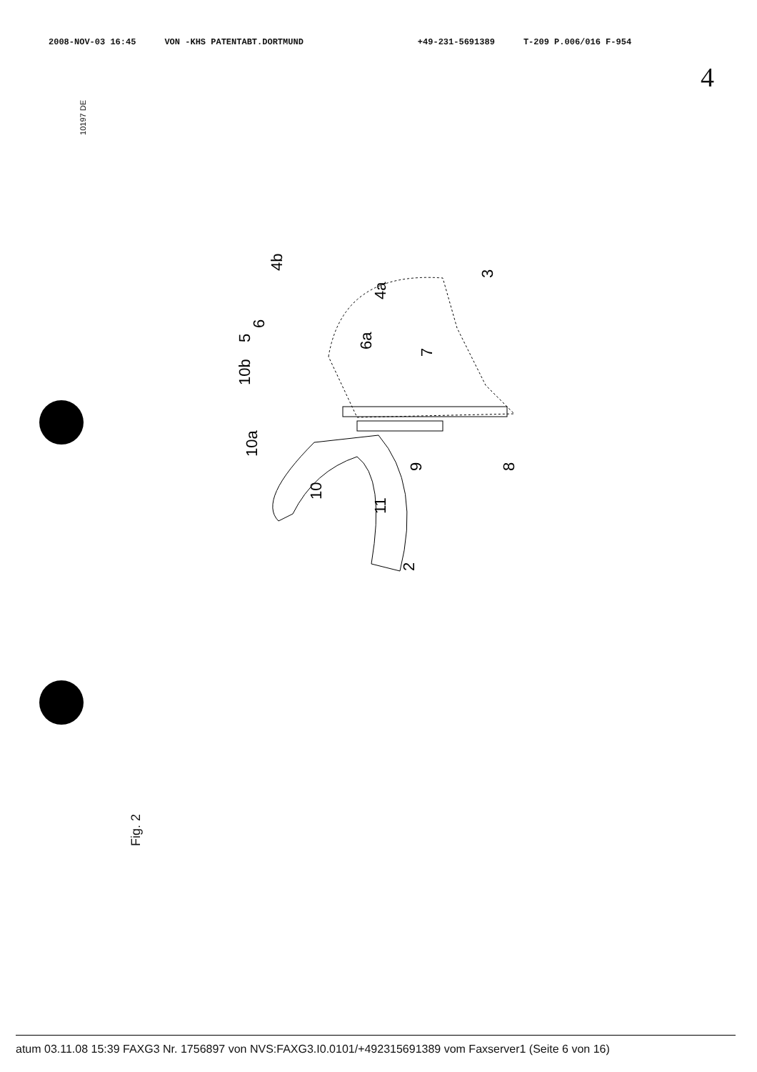2008-NOV-03 16:45 VON -KHS PATENTABT.DORTMUND +49-231-5691389 T-209 P.006/016 F-954
4
10197 DE
3
11
9
8
10
10a
10b
5
6
6a
4a
4b
7
2
Fig. 2
atum 03.11.08 15:39 FAXG3 Nr. 1756897 von NVS:FAXG3.I0.0101/+492315691389 vom Faxserver1 (Seite 6 von 16)